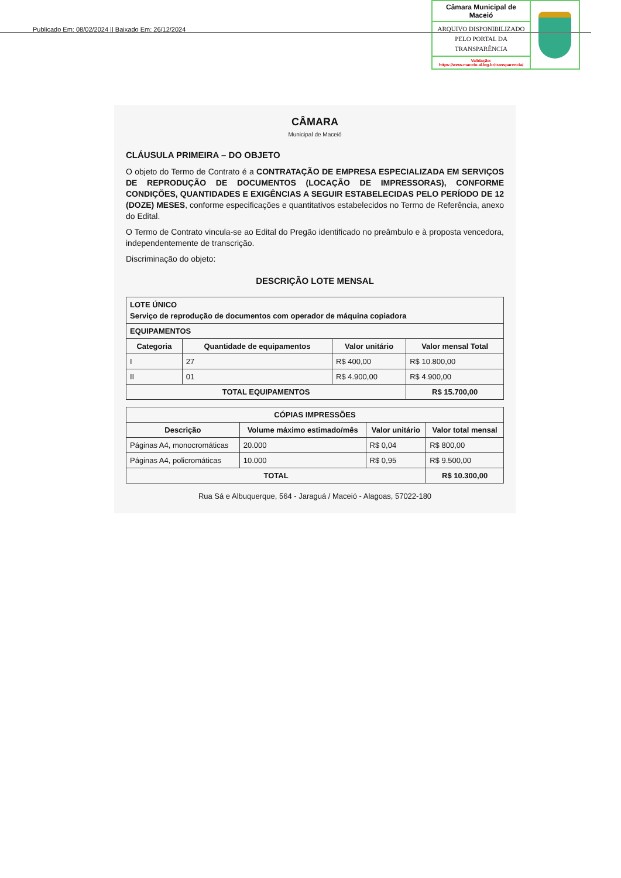Publicado Em: 08/02/2024 || Baixado Em: 26/12/2024
Câmara Municipal de Maceió
ARQUIVO DISPONIBILIZADO PELO PORTAL DA TRANSPARÊNCIA
Validação:
https://www.maceio.al.leg.br/transparencia/
CÂMARA
Municipal de Maceió
CLÁUSULA PRIMEIRA – DO OBJETO
O objeto do Termo de Contrato é a CONTRATAÇÃO DE EMPRESA ESPECIALIZADA EM SERVIÇOS DE REPRODUÇÃO DE DOCUMENTOS (LOCAÇÃO DE IMPRESSORAS), CONFORME CONDIÇÕES, QUANTIDADES E EXIGÊNCIAS A SEGUIR ESTABELECIDAS PELO PERÍODO DE 12 (DOZE) MESES, conforme especificações e quantitativos estabelecidos no Termo de Referência, anexo do Edital.
O Termo de Contrato vincula-se ao Edital do Pregão identificado no preâmbulo e à proposta vencedora, independentemente de transcrição.
Discriminação do objeto:
DESCRIÇÃO LOTE MENSAL
| LOTE ÚNICO Serviço de reprodução de documentos com operador de máquina copiadora | | | |
| --- | --- | --- | --- |
| EQUIPAMENTOS | | | |
| Categoria | Quantidade de equipamentos | Valor unitário | Valor mensal Total |
| I | 27 | R$ 400,00 | R$ 10.800,00 |
| II | 01 | R$ 4.900,00 | R$ 4.900,00 |
| TOTAL EQUIPAMENTOS | | | R$ 15.700,00 |
| CÓPIAS IMPRESSÕES | | | |
| --- | --- | --- | --- |
| Descrição | Volume máximo estimado/mês | Valor unitário | Valor total mensal |
| Páginas A4, monocromáticas | 20.000 | R$ 0,04 | R$ 800,00 |
| Páginas A4, policromáticas | 10.000 | R$ 0,95 | R$ 9.500,00 |
| TOTAL | | | R$ 10.300,00 |
Rua Sá e Albuquerque, 564 - Jaraguá / Maceió - Alagoas, 57022-180